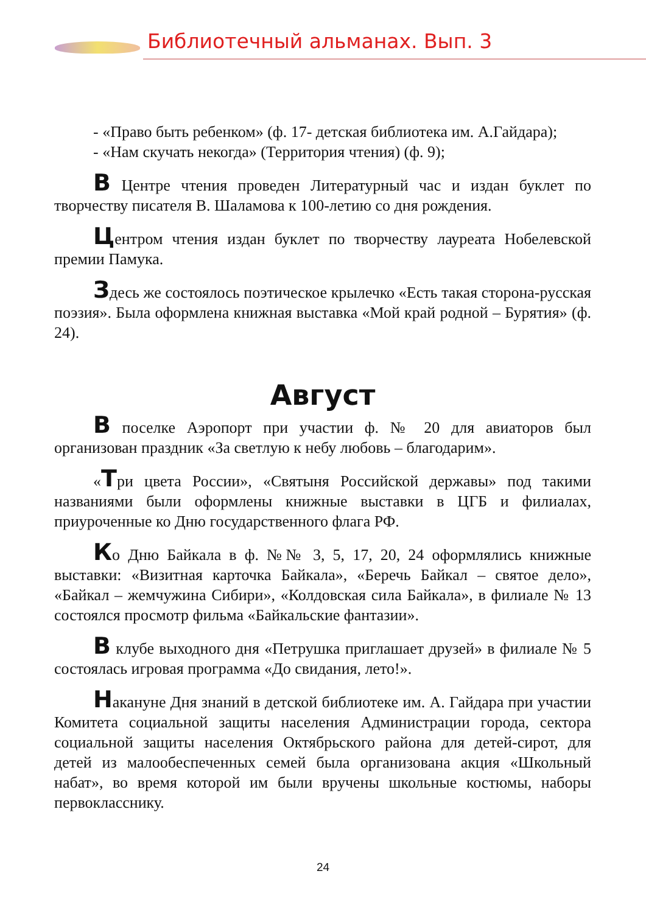Библиотечный альманах. Вып. 3
- «Право быть ребенком» (ф. 17- детская библиотека им. А.Гайдара);
- «Нам скучать некогда» (Территория чтения) (ф. 9);
В Центре чтения проведен Литературный час и издан буклет по творчеству писателя В. Шаламова к 100-летию со дня рождения.
Центром чтения издан буклет по творчеству лауреата Нобелевской премии Памука.
Здесь же состоялось поэтическое крылечко «Есть такая сторона-русская поэзия». Была оформлена книжная выставка «Мой край родной – Бурятия» (ф. 24).
Август
В поселке Аэропорт при участии ф. № 20 для авиаторов был организован праздник «За светлую к небу любовь – благодарим».
«Три цвета России», «Святыня Российской державы» под такими названиями были оформлены книжные выставки в ЦГБ и филиалах, приуроченные ко Дню государственного флага РФ.
Ко Дню Байкала в ф. №№ 3, 5, 17, 20, 24 оформлялись книжные выставки: «Визитная карточка Байкала», «Беречь Байкал – святое дело», «Байкал – жемчужина Сибири», «Колдовская сила Байкала», в филиале № 13 состоялся просмотр фильма «Байкальские фантазии».
В клубе выходного дня «Петрушка приглашает друзей» в филиале № 5 состоялась игровая программа «До свидания, лето!».
Накануне Дня знаний в детской библиотеке им. А. Гайдара при участии Комитета социальной защиты населения Администрации города, сектора социальной защиты населения Октябрьского района для детей-сирот, для детей из малообеспеченных семей была организована акция «Школьный набат», во время которой им были вручены школьные костюмы, наборы первокласснику.
24